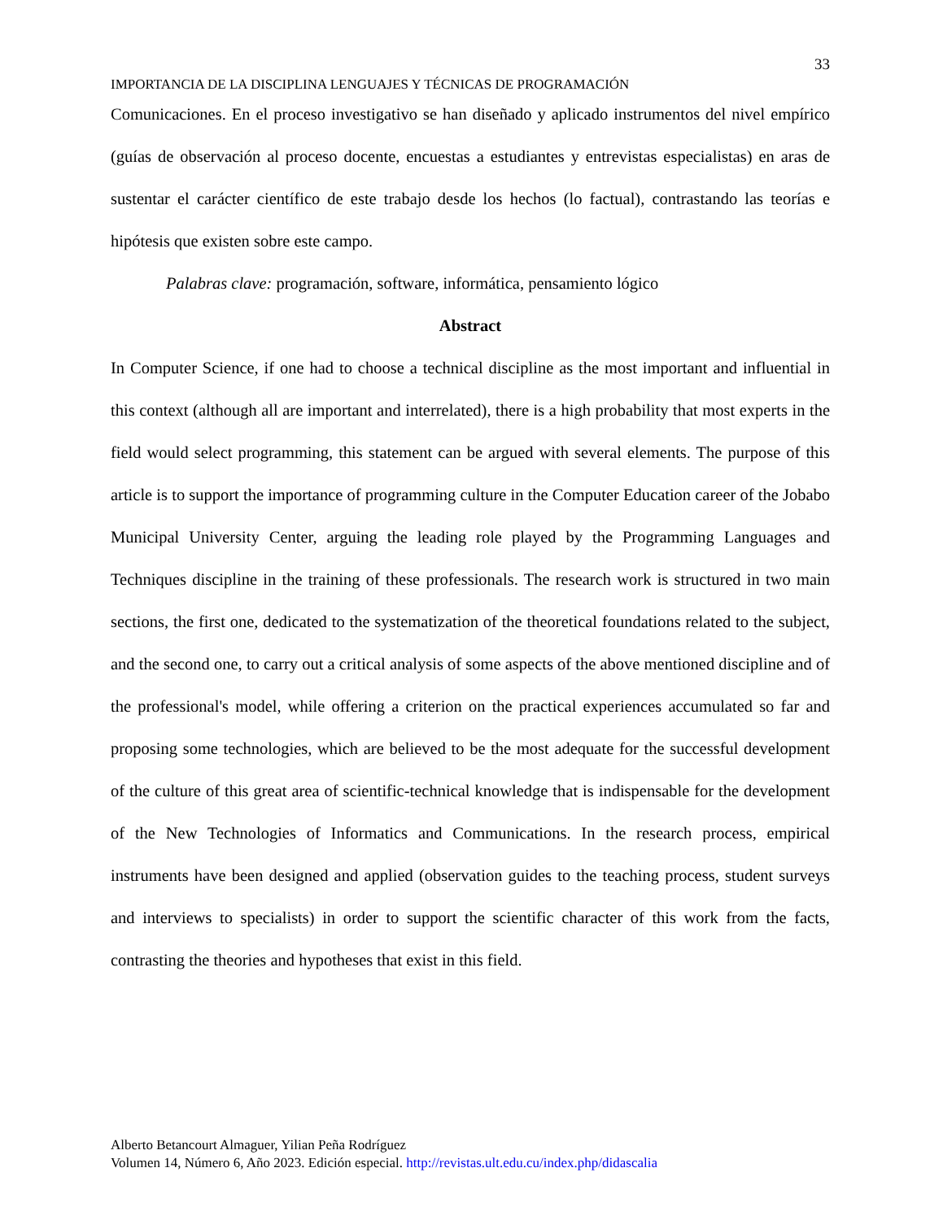33
IMPORTANCIA DE LA DISCIPLINA LENGUAJES Y TÉCNICAS DE PROGRAMACIÓN
Comunicaciones. En el proceso investigativo se han diseñado y aplicado instrumentos del nivel empírico (guías de observación al proceso docente, encuestas a estudiantes y entrevistas especialistas) en aras de sustentar el carácter científico de este trabajo desde los hechos (lo factual), contrastando las teorías e hipótesis que existen sobre este campo.
Palabras clave: programación, software, informática, pensamiento lógico
Abstract
In Computer Science, if one had to choose a technical discipline as the most important and influential in this context (although all are important and interrelated), there is a high probability that most experts in the field would select programming, this statement can be argued with several elements. The purpose of this article is to support the importance of programming culture in the Computer Education career of the Jobabo Municipal University Center, arguing the leading role played by the Programming Languages and Techniques discipline in the training of these professionals. The research work is structured in two main sections, the first one, dedicated to the systematization of the theoretical foundations related to the subject, and the second one, to carry out a critical analysis of some aspects of the above mentioned discipline and of the professional's model, while offering a criterion on the practical experiences accumulated so far and proposing some technologies, which are believed to be the most adequate for the successful development of the culture of this great area of scientific-technical knowledge that is indispensable for the development of the New Technologies of Informatics and Communications. In the research process, empirical instruments have been designed and applied (observation guides to the teaching process, student surveys and interviews to specialists) in order to support the scientific character of this work from the facts, contrasting the theories and hypotheses that exist in this field.
Alberto Betancourt Almaguer, Yilian Peña Rodríguez
Volumen 14, Número 6, Año 2023. Edición especial. http://revistas.ult.edu.cu/index.php/didascalia